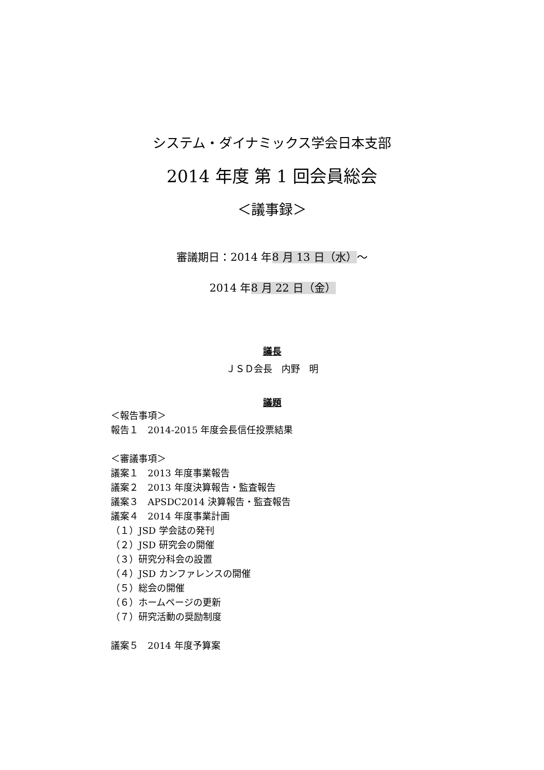システム・ダイナミックス学会日本支部
2014 年度 第 1 回会員総会
＜議事録＞
審議期日：2014 年8 月 13 日（水）～
2014 年8 月 22 日（金）
議長
ＪＳＤ会長　内野　明
議題
＜報告事項＞
報告１　2014-2015 年度会長信任投票結果
＜審議事項＞
議案１　2013 年度事業報告
議案２　2013 年度決算報告・監査報告
議案３　APSDC2014 決算報告・監査報告
議案４　2014 年度事業計画
（１）JSD 学会誌の発刊
（２）JSD 研究会の開催
（３）研究分科会の設置
（４）JSD カンファレンスの開催
（５）総会の開催
（６）ホームページの更新
（７）研究活動の奨励制度
議案５　2014 年度予算案